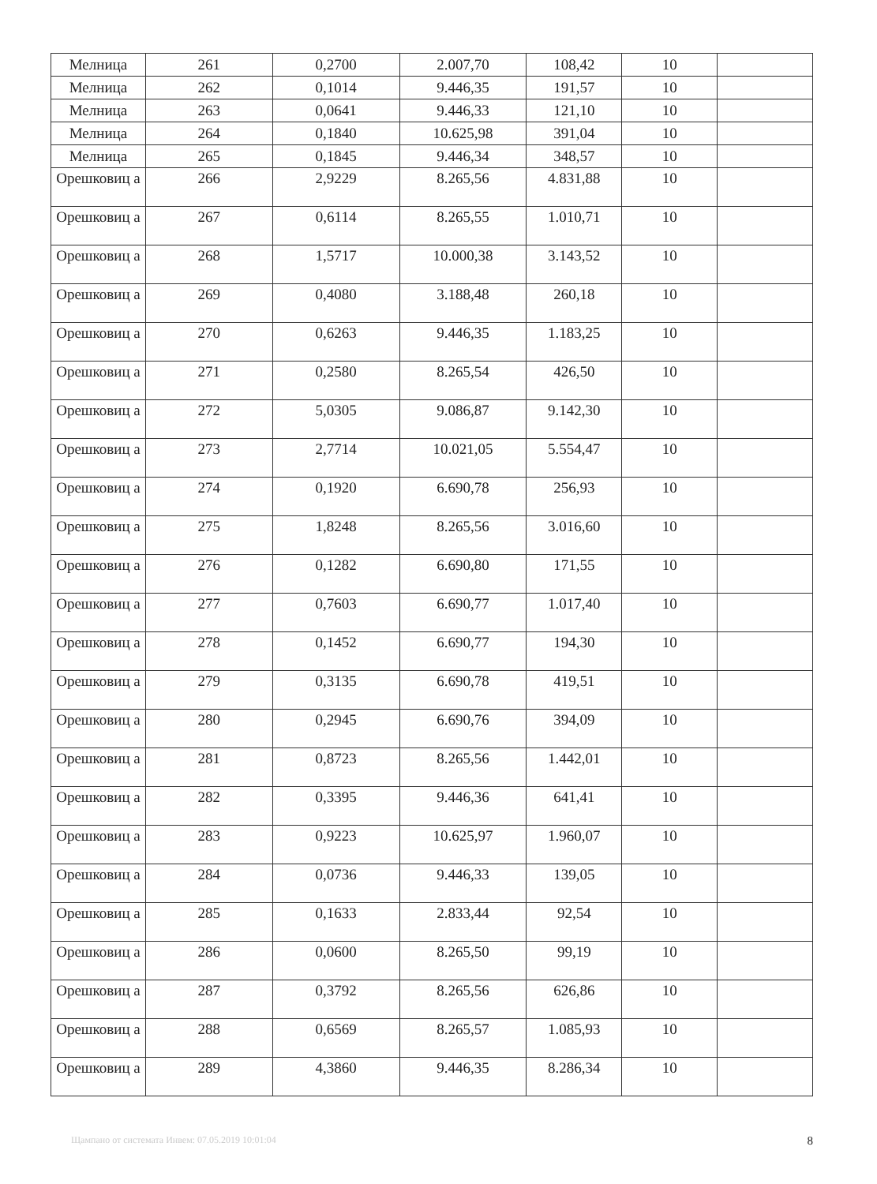| Мелница | 261 | 0,2700 | 2.007,70 | 108,42 | 10 | |
| Мелница | 262 | 0,1014 | 9.446,35 | 191,57 | 10 | |
| Мелница | 263 | 0,0641 | 9.446,33 | 121,10 | 10 | |
| Мелница | 264 | 0,1840 | 10.625,98 | 391,04 | 10 | |
| Мелница | 265 | 0,1845 | 9.446,34 | 348,57 | 10 | |
| Орешковиц а | 266 | 2,9229 | 8.265,56 | 4.831,88 | 10 | |
| Орешковиц а | 267 | 0,6114 | 8.265,55 | 1.010,71 | 10 | |
| Орешковиц а | 268 | 1,5717 | 10.000,38 | 3.143,52 | 10 | |
| Орешковиц а | 269 | 0,4080 | 3.188,48 | 260,18 | 10 | |
| Орешковиц а | 270 | 0,6263 | 9.446,35 | 1.183,25 | 10 | |
| Орешковиц а | 271 | 0,2580 | 8.265,54 | 426,50 | 10 | |
| Орешковиц а | 272 | 5,0305 | 9.086,87 | 9.142,30 | 10 | |
| Орешковиц а | 273 | 2,7714 | 10.021,05 | 5.554,47 | 10 | |
| Орешковиц а | 274 | 0,1920 | 6.690,78 | 256,93 | 10 | |
| Орешковиц а | 275 | 1,8248 | 8.265,56 | 3.016,60 | 10 | |
| Орешковиц а | 276 | 0,1282 | 6.690,80 | 171,55 | 10 | |
| Орешковиц а | 277 | 0,7603 | 6.690,77 | 1.017,40 | 10 | |
| Орешковиц а | 278 | 0,1452 | 6.690,77 | 194,30 | 10 | |
| Орешковиц а | 279 | 0,3135 | 6.690,78 | 419,51 | 10 | |
| Орешковиц а | 280 | 0,2945 | 6.690,76 | 394,09 | 10 | |
| Орешковиц а | 281 | 0,8723 | 8.265,56 | 1.442,01 | 10 | |
| Орешковиц а | 282 | 0,3395 | 9.446,36 | 641,41 | 10 | |
| Орешковиц а | 283 | 0,9223 | 10.625,97 | 1.960,07 | 10 | |
| Орешковиц а | 284 | 0,0736 | 9.446,33 | 139,05 | 10 | |
| Орешковиц а | 285 | 0,1633 | 2.833,44 | 92,54 | 10 | |
| Орешковиц а | 286 | 0,0600 | 8.265,50 | 99,19 | 10 | |
| Орешковиц а | 287 | 0,3792 | 8.265,56 | 626,86 | 10 | |
| Орешковиц а | 288 | 0,6569 | 8.265,57 | 1.085,93 | 10 | |
| Орешковиц а | 289 | 4,3860 | 9.446,35 | 8.286,34 | 10 | |
Щампано от системата Инвем: 07.05.2019 10:01:04 8